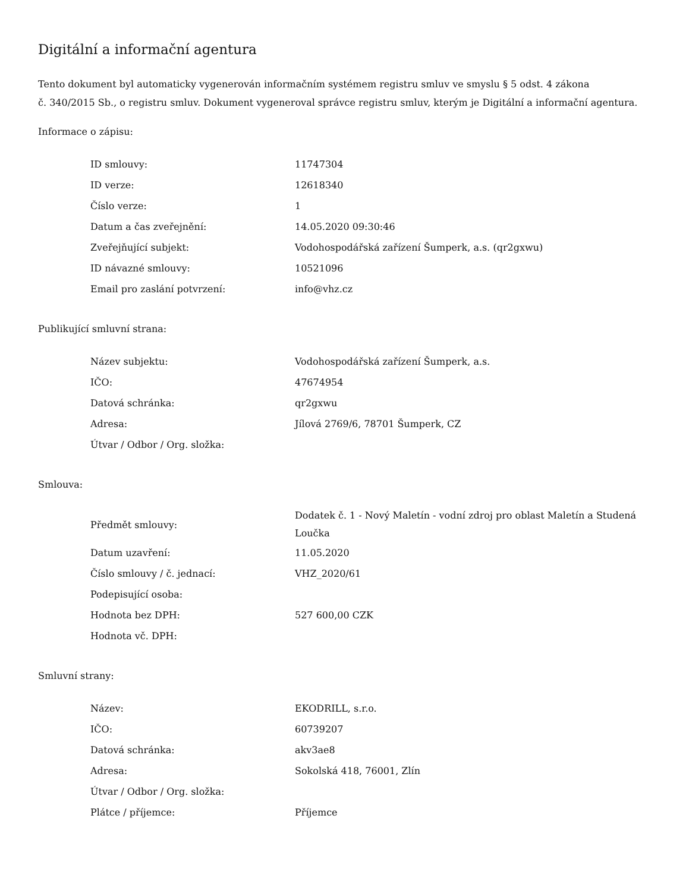Digitální a informační agentura
Tento dokument byl automaticky vygenerován informačním systémem registru smluv ve smyslu § 5 odst. 4 zákona
č. 340/2015 Sb., o registru smluv. Dokument vygeneroval správce registru smluv, kterým je Digitální a informační agentura.
Informace o zápisu:
| ID smlouvy: | 11747304 |
| ID verze: | 12618340 |
| Číslo verze: | 1 |
| Datum a čas zveřejnění: | 14.05.2020 09:30:46 |
| Zveřejňující subjekt: | Vodohospodářská zařízení Šumperk, a.s. (qr2gxwu) |
| ID návazné smlouvy: | 10521096 |
| Email pro zaslání potvrzení: | info@vhz.cz |
Publikující smluvní strana:
| Název subjektu: | Vodohospodářská zařízení Šumperk, a.s. |
| IČO: | 47674954 |
| Datová schránka: | qr2gxwu |
| Adresa: | Jílová 2769/6, 78701 Šumperk, CZ |
| Útvar / Odbor / Org. složka: | |
Smlouva:
| Předmět smlouvy: | Dodatek č. 1 - Nový Maletín - vodní zdroj pro oblast Maletín a Studená Loučka |
| Datum uzavření: | 11.05.2020 |
| Číslo smlouvy / č. jednací: | VHZ_2020/61 |
| Podepisující osoba: | |
| Hodnota bez DPH: | 527 600,00 CZK |
| Hodnota vč. DPH: | |
Smluvní strany:
| Název: | EKODRILL, s.r.o. |
| IČO: | 60739207 |
| Datová schránka: | akv3ae8 |
| Adresa: | Sokolská 418, 76001, Zlín |
| Útvar / Odbor / Org. složka: | |
| Plátce / příjemce: | Příjemce |